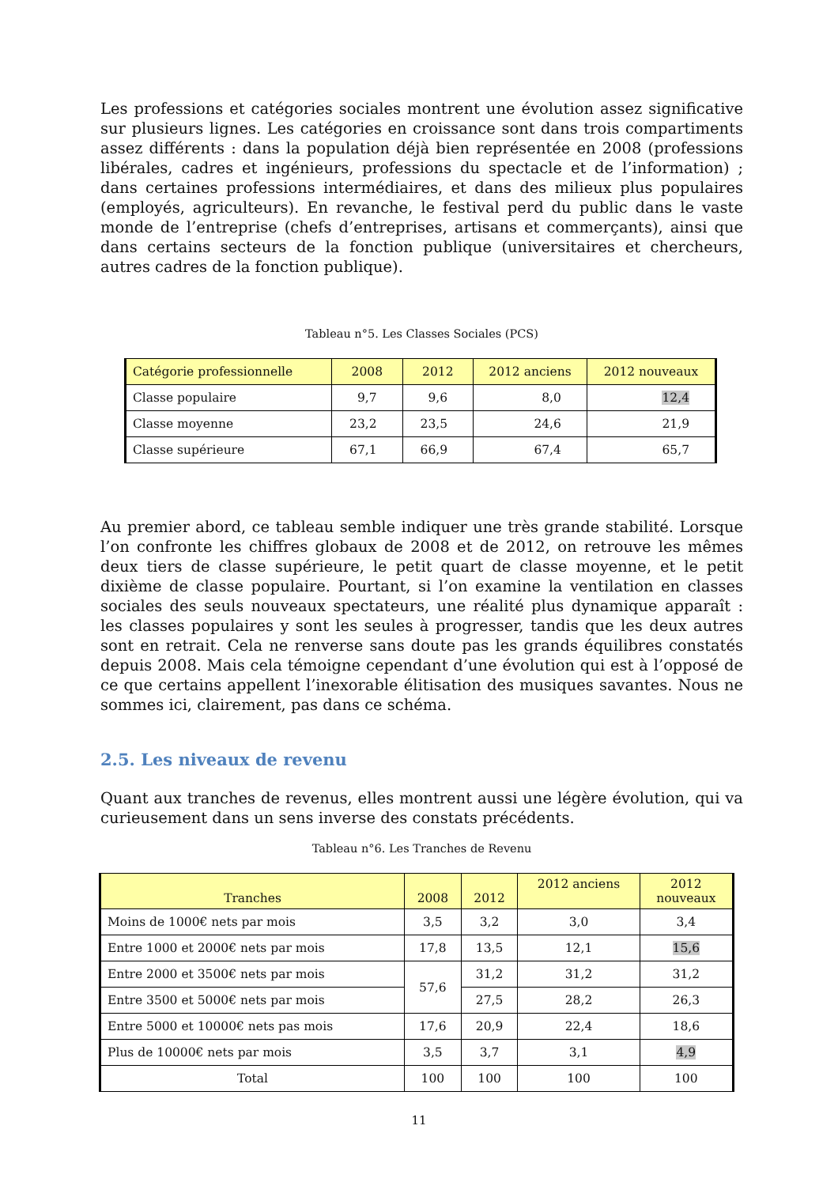Les professions et catégories sociales montrent une évolution assez significative sur plusieurs lignes. Les catégories en croissance sont dans trois compartiments assez différents : dans la population déjà bien représentée en 2008 (professions libérales, cadres et ingénieurs, professions du spectacle et de l’information) ; dans certaines professions intermédiaires, et dans des milieux plus populaires (employés, agriculteurs). En revanche, le festival perd du public dans le vaste monde de l’entreprise (chefs d’entreprises, artisans et commerçants), ainsi que dans certains secteurs de la fonction publique (universitaires et chercheurs, autres cadres de la fonction publique).
Tableau n°5. Les Classes Sociales (PCS)
| Catégorie professionnelle | 2008 | 2012 | 2012 anciens | 2012 nouveaux |
| --- | --- | --- | --- | --- |
| Classe populaire | 9,7 | 9,6 | 8,0 | 12,4 |
| Classe moyenne | 23,2 | 23,5 | 24,6 | 21,9 |
| Classe supérieure | 67,1 | 66,9 | 67,4 | 65,7 |
Au premier abord, ce tableau semble indiquer une très grande stabilité. Lorsque l’on confronte les chiffres globaux de 2008 et de 2012, on retrouve les mêmes deux tiers de classe supérieure, le petit quart de classe moyenne, et le petit dixième de classe populaire. Pourtant, si l’on examine la ventilation en classes sociales des seuls nouveaux spectateurs, une réalité plus dynamique apparaît : les classes populaires y sont les seules à progresser, tandis que les deux autres sont en retrait. Cela ne renverse sans doute pas les grands équilibres constatés depuis 2008. Mais cela témoigne cependant d’une évolution qui est à l’opposé de ce que certains appellent l’inexorable élitisation des musiques savantes. Nous ne sommes ici, clairement, pas dans ce schéma.
2.5. Les niveaux de revenu
Quant aux tranches de revenus, elles montrent aussi une légère évolution, qui va curieusement dans un sens inverse des constats précédents.
Tableau n°6. Les Tranches de Revenu
| Tranches | 2008 | 2012 | 2012 anciens | 2012 nouveaux |
| --- | --- | --- | --- | --- |
| Moins de 1000€ nets par mois | 3,5 | 3,2 | 3,0 | 3,4 |
| Entre 1000 et 2000€ nets par mois | 17,8 | 13,5 | 12,1 | 15,6 |
| Entre 2000 et 3500€ nets par mois | 57,6 | 31,2 | 31,2 | 31,2 |
| Entre 3500 et 5000€ nets par mois | | 27,5 | 28,2 | 26,3 |
| Entre 5000 et 10000€ nets pas mois | 17,6 | 20,9 | 22,4 | 18,6 |
| Plus de 10000€ nets par mois | 3,5 | 3,7 | 3,1 | 4,9 |
| Total | 100 | 100 | 100 | 100 |
11